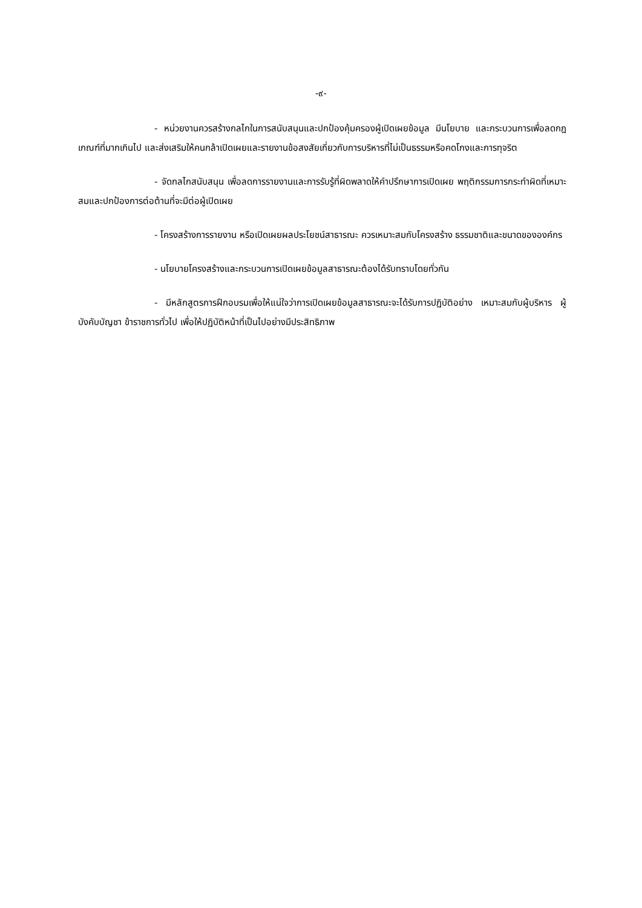-๙-
- หน่วยงานควรสร้างกลไกในการสนับสนุนและปกป้องคุ้มครองผู้เปิดเผยข้อมูล มีนโยบาย และกระบวนการเพื่อลดกฎเกณฑ์ที่มากเกินไป และส่งเสริมให้คนกล้าเปิดเผยและรายงานข้อสงสัยเกี่ยวกับการบริหารที่ไม่เป็นธรรมหรือคดโกงและการทุจริต
- จัดกลไกสนับสนุน เพื่อลดการรายงานและการรับรู้ที่ผิดพลาดให้คำปรึกษาการเปิดเผย พฤติกรรมการกระทำผิดที่เหมาะสมและปกป้องการต่อต้านที่จะมีต่อผู้เปิดเผย
- โครงสร้างการรายงาน หรือเปิดเผยผลประโยชน์สาธารณะ ควรเหมาะสมกับโครงสร้าง ธรรมชาติและขนาดขององค์กร
- นโยบายโครงสร้างและกระบวนการเปิดเผยข้อมูลสาธารณะต้องได้รับทราบโดยทั่วกัน
- มีหลักสูตรการฝึกอบรมเพื่อให้แน่ใจว่าการเปิดเผยข้อมูลสาธารณะจะได้รับการปฏิบัติอย่าง เหมาะสมกับผู้บริหาร ผู้บังคับบัญชา ข้าราชการทั่วไป เพื่อให้ปฏิบัติหน้าที่เป็นไปอย่างมีประสิทธิภาพ